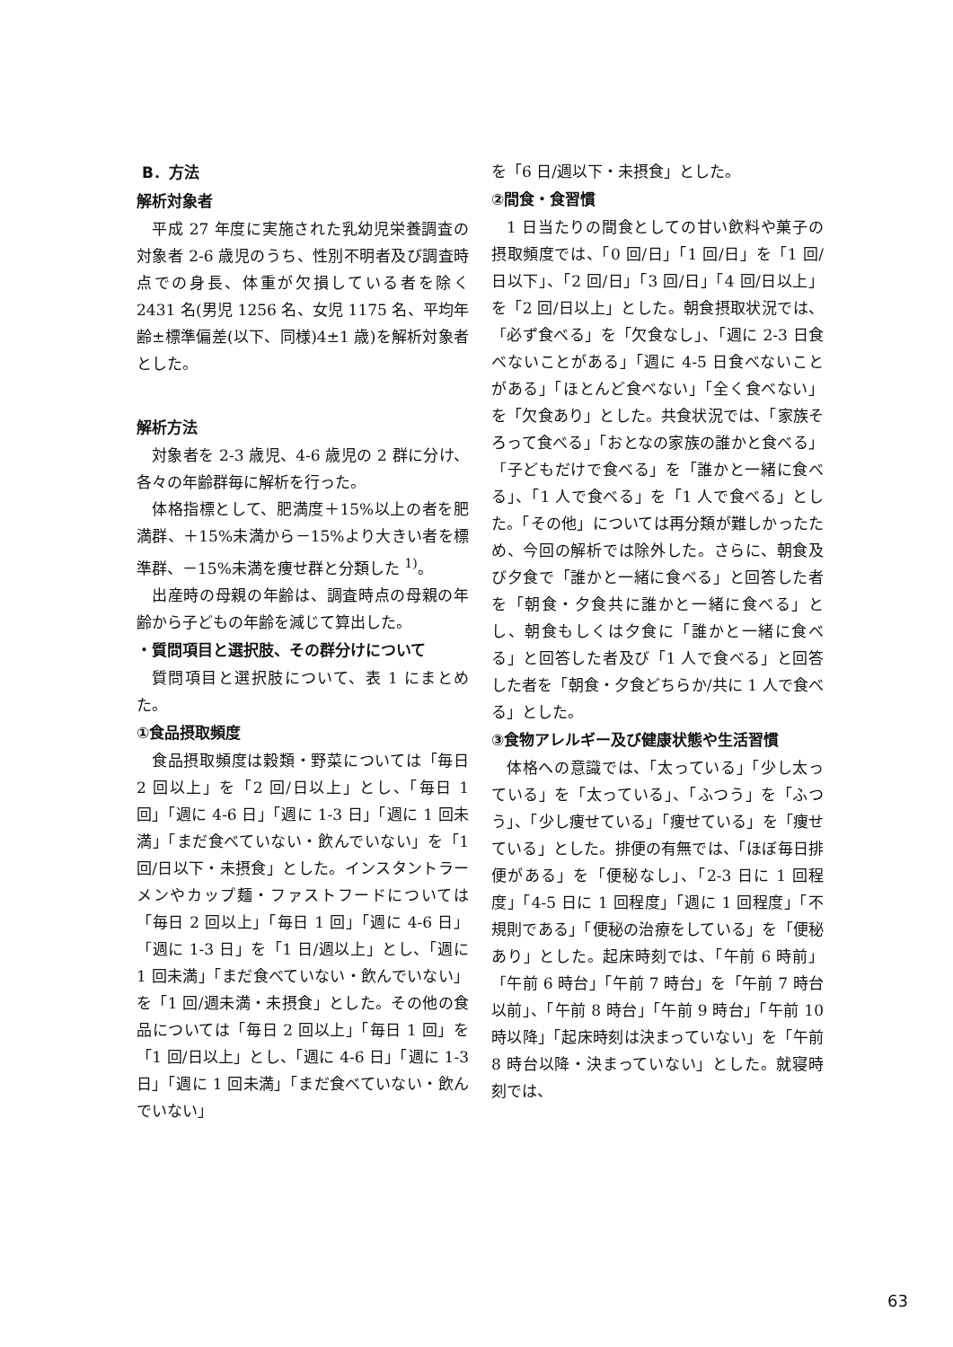B．方法
解析対象者
平成 27 年度に実施された乳幼児栄養調査の対象者 2-6 歳児のうち、性別不明者及び調査時点での身長、体重が欠損している者を除く 2431 名(男児 1256 名、女児 1175 名、平均年齢±標準偏差(以下、同様)4±1 歳)を解析対象者とした。
解析方法
対象者を 2-3 歳児、4-6 歳児の 2 群に分け、各々の年齢群毎に解析を行った。
体格指標として、肥満度＋15%以上の者を肥満群、＋15%未満から－15%より大きい者を標準群、－15%未満を痩せ群と分類した <sup>1)</sup>。
出産時の母親の年齢は、調査時点の母親の年齢から子どもの年齢を減じて算出した。
・質問項目と選択肢、その群分けについて
質問項目と選択肢について、表 1 にまとめた。
①食品摂取頻度
食品摂取頻度は穀類・野菜については「毎日 2 回以上」を「2 回/日以上」とし、「毎日 1 回」「週に 4-6 日」「週に 1-3 日」「週に 1 回未満」「まだ食べていない・飲んでいない」を「1 回/日以下・未摂食」とした。インスタントラーメンやカップ麺・ファストフードについては「毎日 2 回以上」「毎日 1 回」「週に 4-6 日」「週に 1-3 日」を「1 日/週以上」とし、「週に 1 回未満」「まだ食べていない・飲んでいない」を「1 回/週未満・未摂食」とした。その他の食品については「毎日 2 回以上」「毎日 1 回」を「1 回/日以上」とし、「週に 4-6 日」「週に 1-3 日」「週に 1 回未満」「まだ食べていない・飲んでいない」
を「6 日/週以下・未摂食」とした。
②間食・食習慣
1 日当たりの間食としての甘い飲料や菓子の摂取頻度では、「0 回/日」「1 回/日」を「1 回/日以下」、「2 回/日」「3 回/日」「4 回/日以上」を「2 回/日以上」とした。朝食摂取状況では、「必ず食べる」を「欠食なし」、「週に 2-3 日食べないことがある」「週に 4-5 日食べないことがある」「ほとんど食べない」「全く食べない」を「欠食あり」とした。共食状況では、「家族そろって食べる」「おとなの家族の誰かと食べる」「子どもだけで食べる」を「誰かと一緒に食べる」、「1 人で食べる」を「1 人で食べる」とした。「その他」については再分類が難しかったため、今回の解析では除外した。さらに、朝食及び夕食で「誰かと一緒に食べる」と回答した者を「朝食・夕食共に誰かと一緒に食べる」とし、朝食もしくは夕食に「誰かと一緒に食べる」と回答した者及び「1 人で食べる」と回答した者を「朝食・夕食どちらか/共に 1 人で食べる」とした。
③食物アレルギー及び健康状態や生活習慣
体格への意識では、「太っている」「少し太っている」を「太っている」、「ふつう」を「ふつう」、「少し痩せている」「痩せている」を「痩せている」とした。排便の有無では、「ほぼ毎日排便がある」を「便秘なし」、「2-3 日に 1 回程度」「4-5 日に 1 回程度」「週に 1 回程度」「不規則である」「便秘の治療をしている」を「便秘あり」とした。起床時刻では、「午前 6 時前」「午前 6 時台」「午前 7 時台」を「午前 7 時台以前」、「午前 8 時台」「午前 9 時台」「午前 10 時以降」「起床時刻は決まっていない」を「午前 8 時台以降・決まっていない」とした。就寝時刻では、
63